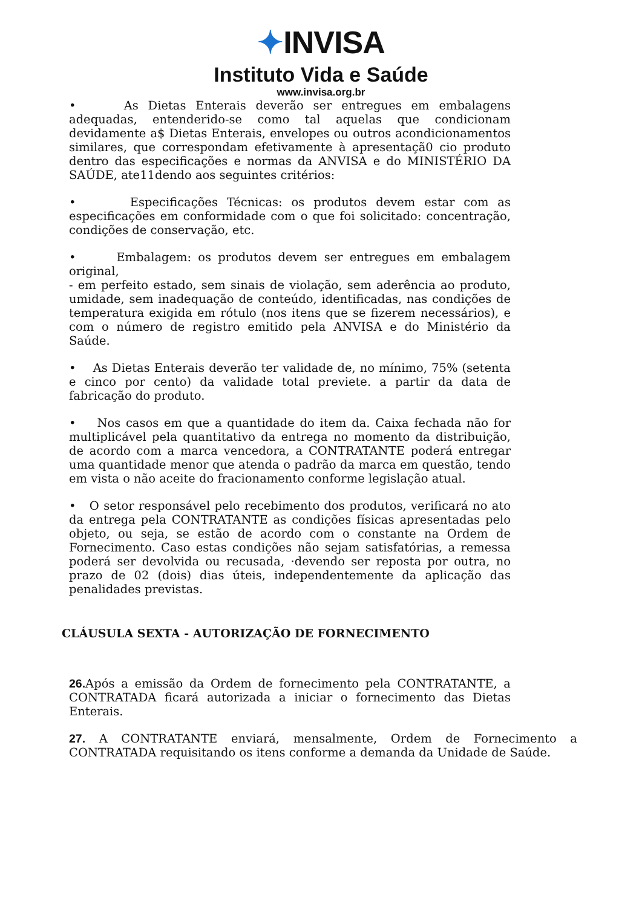✦INVISA
Instituto Vida e Saúde
www.invisa.org.br
• As Dietas Enterais deverão ser entregues em embalagens adequadas, entenderido-se como tal aquelas que condicionam devidamente a$ Dietas Enterais, envelopes ou outros acondicionamentos similares, que correspondam efetivamente à apresentaçã0 cio produto dentro das especificações e normas da ANVISA e do MINISTÉRIO DA SAÚDE, ate11dendo aos seguintes critérios:
• Especificações Técnicas: os produtos devem estar com as especificações em conformidade com o que foi solicitado: concentração, condições de conservação, etc.
• Embalagem: os produtos devem ser entregues em embalagem original,
- em perfeito estado, sem sinais de violação, sem aderência ao produto, umidade, sem inadequação de conteúdo, identificadas, nas condições de temperatura exigida em rótulo (nos itens que se fizerem necessários), e com o número de registro emitido pela ANVISA e do Ministério da Saúde.
• As Dietas Enterais deverão ter validade de, no mínimo, 75% (setenta e cinco por cento) da validade total previete. a partir da data de fabricação do produto.
• Nos casos em que a quantidade do item da. Caixa fechada não for multiplicável pela quantitativo da entrega no momento da distribuição, de acordo com a marca vencedora, a CONTRATANTE poderá entregar uma quantidade menor que atenda o padrão da marca em questão, tendo em vista o não aceite do fracionamento conforme legislação atual.
• O setor responsável pelo recebimento dos produtos, verificará no ato da entrega pela CONTRATANTE as condições físicas apresentadas pelo objeto, ou seja, se estão de acordo com o constante na Ordem de Fornecimento. Caso estas condições não sejam satisfatórias, a remessa poderá ser devolvida ou recusada, ·devendo ser reposta por outra, no prazo de 02 (dois) dias úteis, independentemente da aplicação das penalidades previstas.
CLÁUSULA SEXTA - AUTORIZAÇÃO DE FORNECIMENTO
26. Após a emissão da Ordem de fornecimento pela CONTRATANTE, a CONTRATADA ficará autorizada a iniciar o fornecimento das Dietas Enterais.
27. A CONTRATANTE enviará, mensalmente, Ordem de Fornecimento a CONTRATADA requisitando os itens conforme a demanda da Unidade de Saúde.